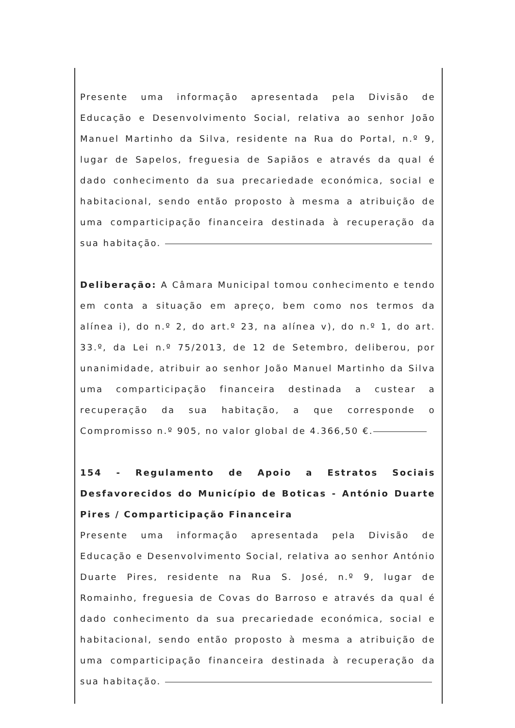Presente uma informação apresentada pela Divisão de Educação e Desenvolvimento Social, relativa ao senhor João Manuel Martinho da Silva, residente na Rua do Portal, n.º 9, lugar de Sapelos, freguesia de Sapiãos e através da qual é dado conhecimento da sua precariedade económica, social e habitacional, sendo então proposto à mesma a atribuição de uma comparticipação financeira destinada à recuperação da sua habitação.
Deliberação: A Câmara Municipal tomou conhecimento e tendo em conta a situação em apreço, bem como nos termos da alínea i), do n.º 2, do art.º 23, na alínea v), do n.º 1, do art. 33.º, da Lei n.º 75/2013, de 12 de Setembro, deliberou, por unanimidade, atribuir ao senhor João Manuel Martinho da Silva uma comparticipação financeira destinada a custear a recuperação da sua habitação, a que corresponde o Compromisso n.º 905, no valor global de 4.366,50 €.
154 - Regulamento de Apoio a Estratos Sociais Desfavorecidos do Município de Boticas - António Duarte Pires / Comparticipação Financeira
Presente uma informação apresentada pela Divisão de Educação e Desenvolvimento Social, relativa ao senhor António Duarte Pires, residente na Rua S. José, n.º 9, lugar de Romainho, freguesia de Covas do Barroso e através da qual é dado conhecimento da sua precariedade económica, social e habitacional, sendo então proposto à mesma a atribuição de uma comparticipação financeira destinada à recuperação da sua habitação.